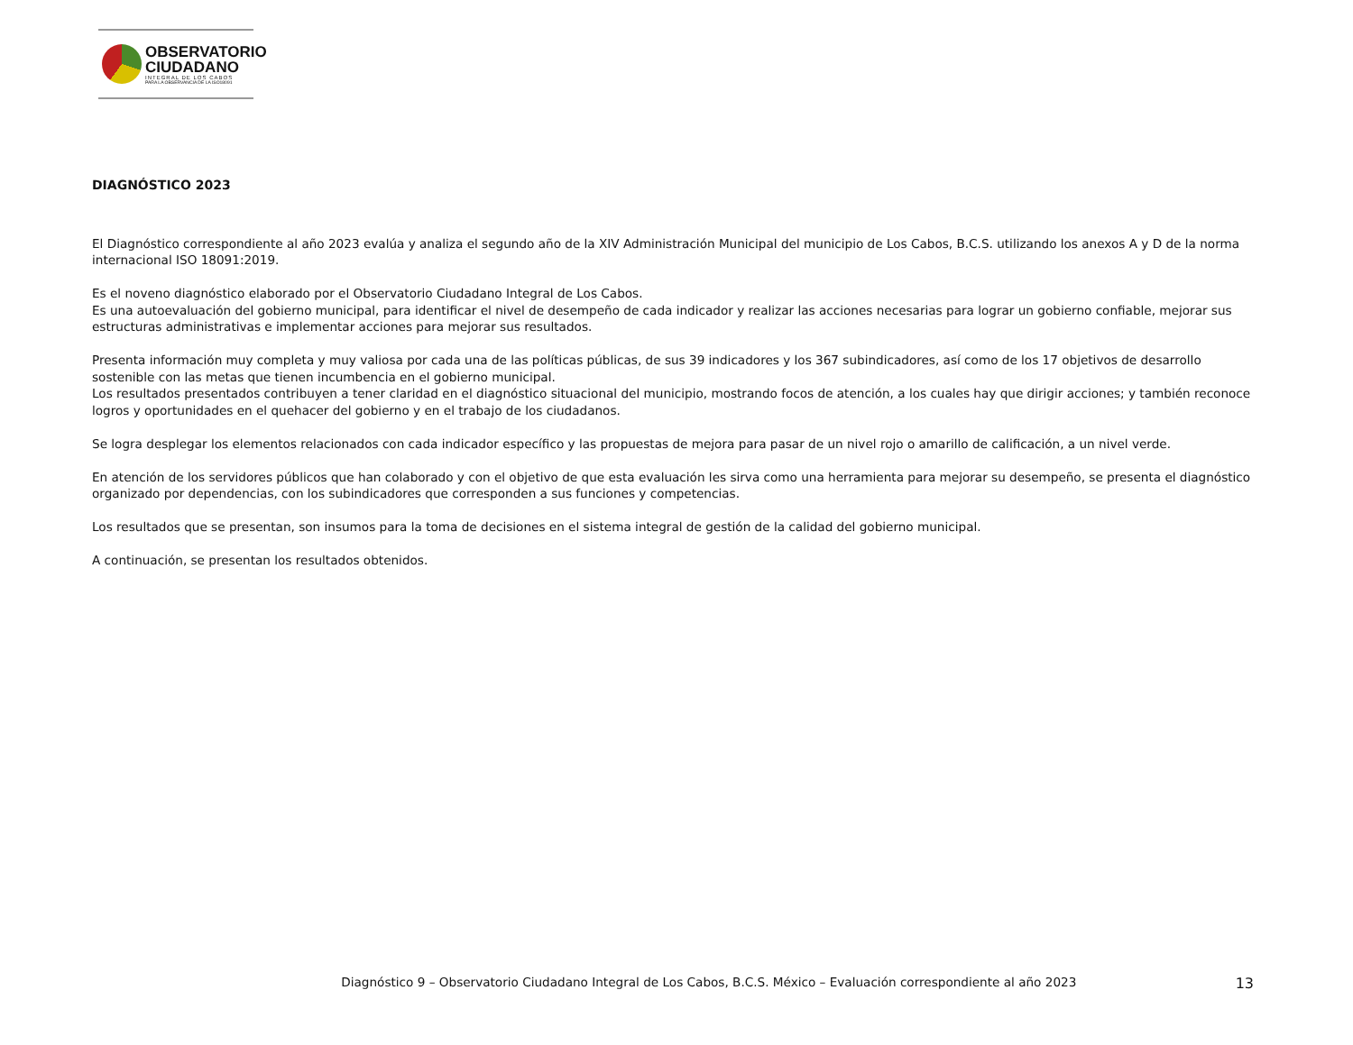OBSERVATORIO
CIUDADANO
INTEGRAL DE LOS CABOS
PARA LA OBSERVANCIA DE LA ISO18091
DIAGNÓSTICO 2023
El Diagnóstico correspondiente al año 2023 evalúa y analiza el segundo año de la XIV Administración Municipal del municipio de Los Cabos, B.C.S. utilizando los anexos A y D de la norma internacional ISO 18091:2019.
Es el noveno diagnóstico elaborado por el Observatorio Ciudadano Integral de Los Cabos.
Es una autoevaluación del gobierno municipal, para identificar el nivel de desempeño de cada indicador y realizar las acciones necesarias para lograr un gobierno confiable, mejorar sus estructuras administrativas e implementar acciones para mejorar sus resultados.
Presenta información muy completa y muy valiosa por cada una de las políticas públicas, de sus 39 indicadores y los 367 subindicadores, así como de los 17 objetivos de desarrollo sostenible con las metas que tienen incumbencia en el gobierno municipal.
Los resultados presentados contribuyen a tener claridad en el diagnóstico situacional del municipio, mostrando focos de atención, a los cuales hay que dirigir acciones; y también reconoce logros y oportunidades en el quehacer del gobierno y en el trabajo de los ciudadanos.
Se logra desplegar los elementos relacionados con cada indicador específico y las propuestas de mejora para pasar de un nivel rojo o amarillo de calificación, a un nivel verde.
En atención de los servidores públicos que han colaborado y con el objetivo de que esta evaluación les sirva como una herramienta para mejorar su desempeño, se presenta el diagnóstico organizado por dependencias, con los subindicadores que corresponden a sus funciones y competencias.
Los resultados que se presentan, son insumos para la toma de decisiones en el sistema integral de gestión de la calidad del gobierno municipal.
A continuación, se presentan los resultados obtenidos.
Diagnóstico 9 – Observatorio Ciudadano Integral de Los Cabos, B.C.S. México – Evaluación correspondiente al año 2023 13